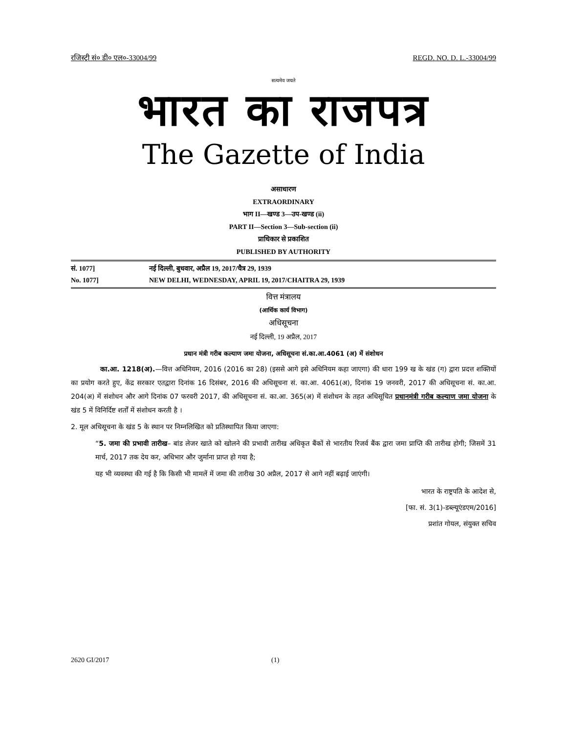रजिस्ट्री सं० डी० एल०-33004/99 REGD. NO. D. L.-33004/99
सत्यमेव जयते
भारत का राजपत्र
The Gazette of India
असाधारण
EXTRAORDINARY
भाग II—खण्ड 3—उप-खण्ड (ii)
PART II—Section 3—Sub-section (ii)
प्राधिकार से प्रकाशित
PUBLISHED BY AUTHORITY
सं. 1077] नई दिल्ली, बुधवार, अप्रैल 19, 2017/चैत्र 29, 1939
No. 1077] NEW DELHI, WEDNESDAY, APRIL 19, 2017/CHAITRA 29, 1939
वित्त मंत्रालय
(आर्थिक कार्य विभाग)
अधिसूचना
नई दिल्ली, 19 अप्रैल, 2017
प्रधान मंत्री गरीब कल्याण जमा योजना, अधिसूचना सं.का.आ.4061 (अ) में संशोधन
का.आ. 1218(अ).—वित्त अधिनियम, 2016 (2016 का 28) (इससे आगे इसे अधिनियम कहा जाएगा) की धारा 199 ख के खंड (ग) द्वारा प्रदत्त शक्तियों का प्रयोग करते हुए, केंद्र सरकार एतद्वारा दिनांक 16 दिसंबर, 2016 की अधिसूचना सं. का.आ. 4061(अ), दिनांक 19 जनवरी, 2017 की अधिसूचना सं. का.आ. 204(अ) में संशोधन और आगे दिनांक 07 फरवरी 2017, की अधिसूचना सं. का.आ. 365(अ) में संशोधन के तहत अधिसूचित प्रधानमंत्री गरीब कल्याण जमा योजना के खंड 5 में विनिर्दिष्ट शर्तों में संशोधन करती है ।
2. मूल अधिसूचना के खंड 5 के स्थान पर निम्नलिखित को प्रतिस्थापित किया जाएगा:
“5. जमा की प्रभावी तारीख– बांड लेजर खाते को खोलने की प्रभावी तारीख अधिकृत बैंकों से भारतीय रिजर्व बैंक द्वारा जमा प्राप्ति की तारीख होगी; जिसमें 31 मार्च, 2017 तक देय कर, अधिभार और जुर्माना प्राप्त हो गया है;
यह भी व्यवस्था की गई है कि किसी भी मामलें में जमा की तारीख 30 अप्रैल, 2017 से आगे नहीं बढ़ाई जाएंगी।
भारत के राष्ट्रपति के आदेश से,
[फा. सं. 3(1)-डब्ल्यूएंडएम/2016]
प्रशांत गोयल, संयुक्त सचिव
2620 GI/2017 (1)